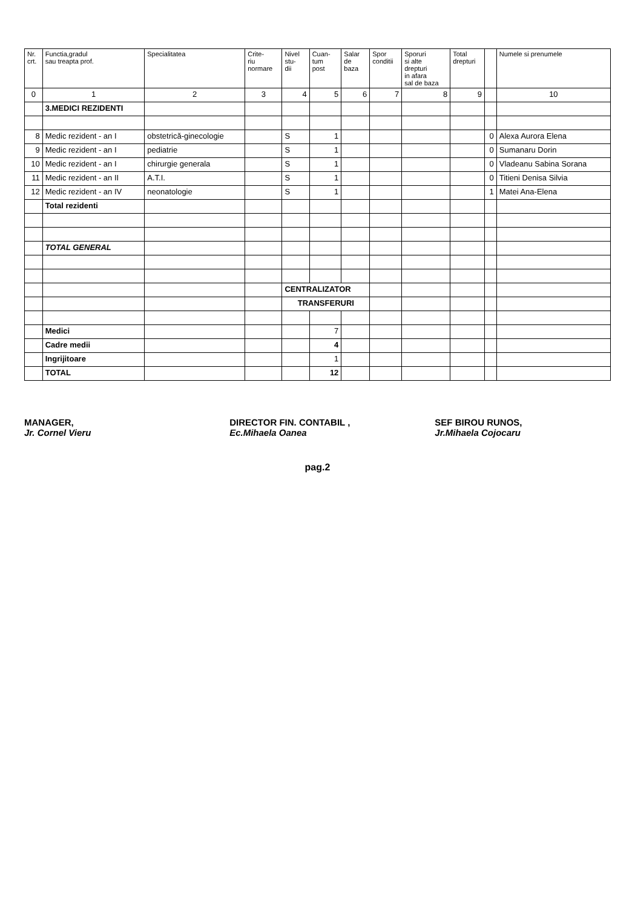| Nr. crt. | Functia,gradul sau treapta prof. | Specialitatea | Crite- riu normare | Nivel stu- dii | Cuan- tum post | Salar de baza | Spor conditii | Sporuri si alte drepturi in afara sal de baza | Total drepturi | | Numele si prenumele |
| --- | --- | --- | --- | --- | --- | --- | --- | --- | --- | --- | --- |
| 0 | 1 | 2 | 3 | 4 | 5 | 6 | 7 | 8 | 9 | | 10 |
| | 3.MEDICI REZIDENTI | | | | | | | | | | |
| 8 | Medic rezident - an I | obstetrică-ginecologie | | S | 1 | | | | | 0 | Alexa Aurora Elena |
| 9 | Medic rezident - an I | pediatrie | | S | 1 | | | | | 0 | Sumanaru Dorin |
| 10 | Medic rezident - an I | chirurgie generala | | S | 1 | | | | | 0 | Vladeanu Sabina Sorana |
| 11 | Medic rezident - an II | A.T.I. | | S | 1 | | | | | 0 | Titieni Denisa Silvia |
| 12 | Medic rezident - an IV | neonatologie | | S | 1 | | | | | 1 | Matei Ana-Elena |
| | Total rezidenti | | | | | | | | | | |
| | TOTAL GENERAL | | | | | | | | | | |
| | | | | CENTRALIZATOR | | | | | | | |
| | | | | TRANSFERURI | | | | | | | |
| | Medici | | | | 7 | | | | | | |
| | Cadre medii | | | | 4 | | | | | | |
| | Ingrijitoare | | | | 1 | | | | | | |
| | TOTAL | | | | 12 | | | | | | |
MANAGER,
Jr. Cornel Vieru
DIRECTOR FIN. CONTABIL ,
Ec.Mihaela Oanea
SEF BIROU RUNOS,
Jr.Mihaela Cojocaru
pag.2